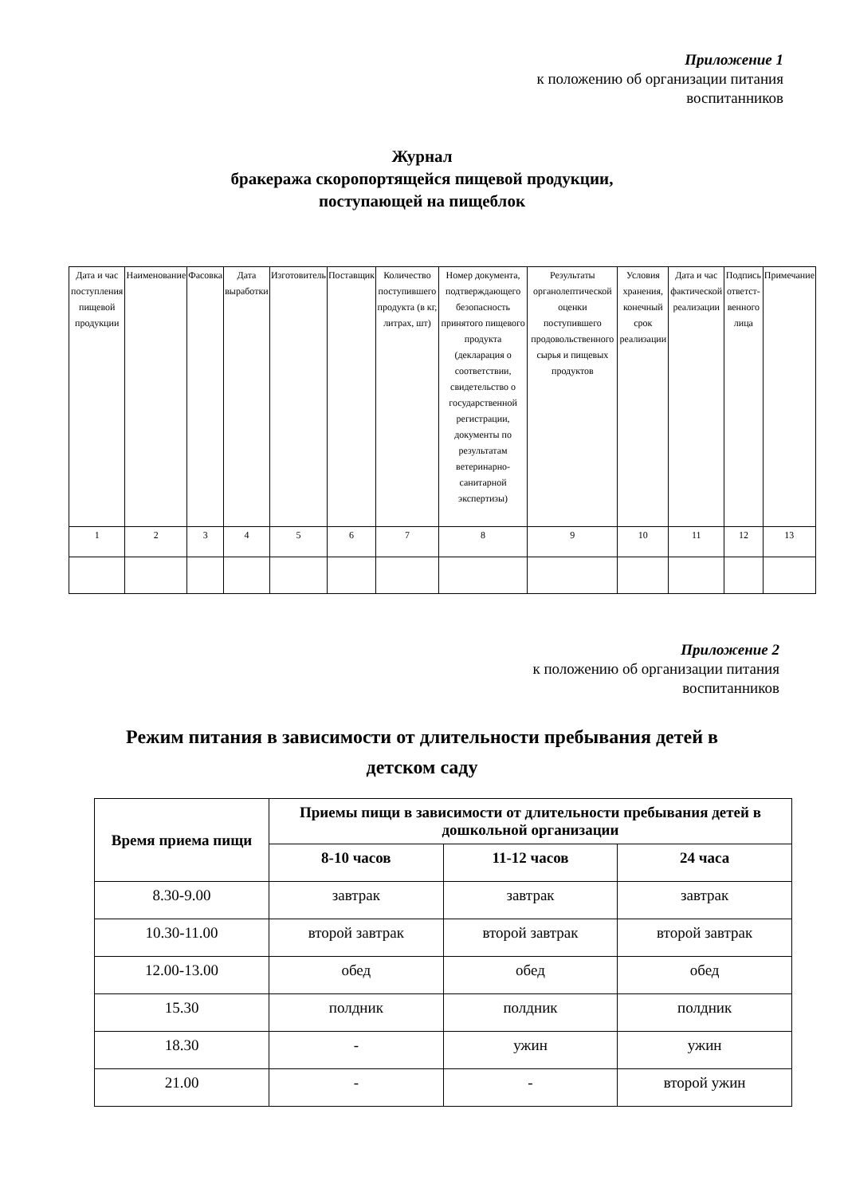Приложение 1
к положению об организации питания
воспитанников
Журнал
бракеража скоропортящейся пищевой продукции,
поступающей на пищеблок
| Дата и час поступления пищевой продукции | Наименование | Фасовка | Дата выработки | Изготовитель | Поставщик | Количество поступившего продукта (в кг, литрах, шт) | Номер документа, подтверждающего безопасность принятого пищевого продукта (декларация о соответствии, свидетельство о государственной регистрации, документы по результатам ветеринарно-санитарной экспертизы) | Результаты органолептической оценки поступившего продовольственного сырья и пищевых продуктов | Условия хранения, конечный срок реализации | Дата и час фактической реализации | Подпись ответст-венного лица | Примечание |
| 1 | 2 | 3 | 4 | 5 | 6 | 7 | 8 | 9 | 10 | 11 | 12 | 13 |
Приложение 2
к положению об организации питания
воспитанников
Режим питания в зависимости от длительности пребывания детей в
детском саду
| Время приема пищи | Приемы пищи в зависимости от длительности пребывания детей в дошкольной организации | | |
| | 8-10 часов | 11-12 часов | 24 часа |
| 8.30-9.00 | завтрак | завтрак | завтрак |
| 10.30-11.00 | второй завтрак | второй завтрак | второй завтрак |
| 12.00-13.00 | обед | обед | обед |
| 15.30 | полдник | полдник | полдник |
| 18.30 | - | ужин | ужин |
| 21.00 | - | - | второй ужин |